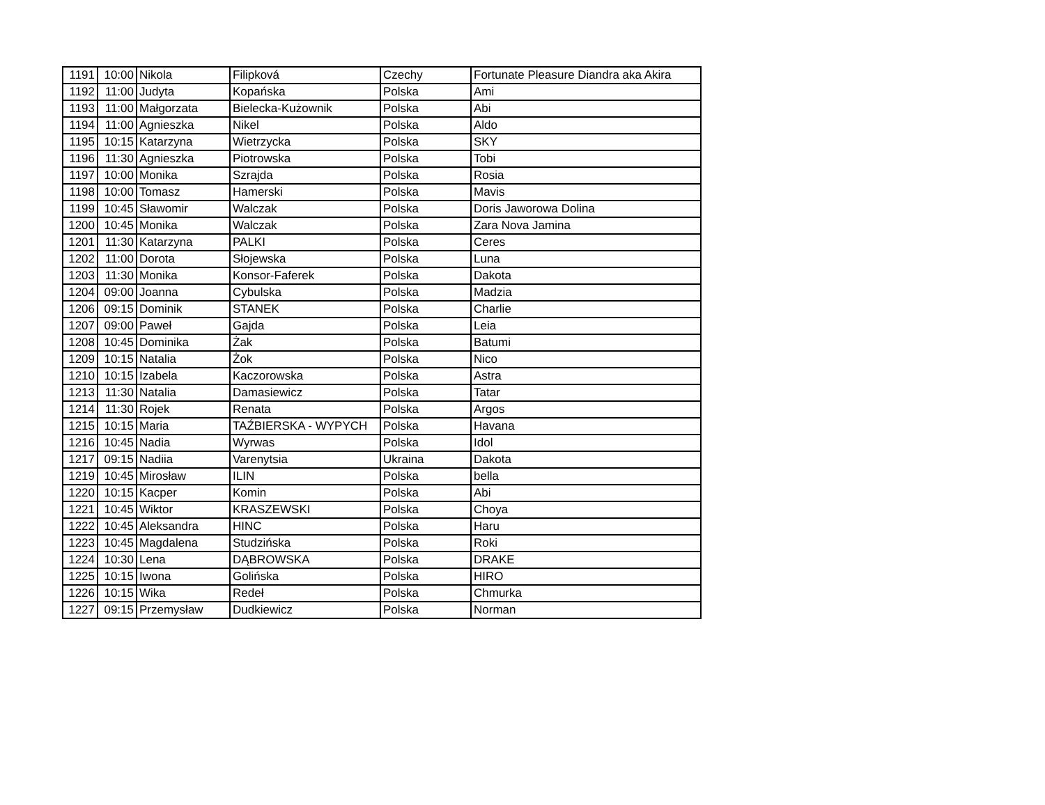| 1191 | 10:00 | Nikola | Filipková | Czechy | Fortunate Pleasure Diandra aka Akira |
| 1192 | 11:00 | Judyta | Kopańska | Polska | Ami |
| 1193 | 11:00 | Małgorzata | Bielecka-Kużownik | Polska | Abi |
| 1194 | 11:00 | Agnieszka | Nikel | Polska | Aldo |
| 1195 | 10:15 | Katarzyna | Wietrzycka | Polska | SKY |
| 1196 | 11:30 | Agnieszka | Piotrowska | Polska | Tobi |
| 1197 | 10:00 | Monika | Szrajda | Polska | Rosia |
| 1198 | 10:00 | Tomasz | Hamerski | Polska | Mavis |
| 1199 | 10:45 | Sławomir | Walczak | Polska | Doris Jaworowa Dolina |
| 1200 | 10:45 | Monika | Walczak | Polska | Zara Nova Jamina |
| 1201 | 11:30 | Katarzyna | PALKI | Polska | Ceres |
| 1202 | 11:00 | Dorota | Słojewska | Polska | Luna |
| 1203 | 11:30 | Monika | Konsor-Faferek | Polska | Dakota |
| 1204 | 09:00 | Joanna | Cybulska | Polska | Madzia |
| 1206 | 09:15 | Dominik | STANEK | Polska | Charlie |
| 1207 | 09:00 | Paweł | Gajda | Polska | Leia |
| 1208 | 10:45 | Dominika | Żak | Polska | Batumi |
| 1209 | 10:15 | Natalia | Żok | Polska | Nico |
| 1210 | 10:15 | Izabela | Kaczorowska | Polska | Astra |
| 1213 | 11:30 | Natalia | Damasiewicz | Polska | Tatar |
| 1214 | 11:30 | Rojek | Renata | Polska | Argos |
| 1215 | 10:15 | Maria | TAŹBIERSKA - WYPYCH | Polska | Havana |
| 1216 | 10:45 | Nadia | Wyrwas | Polska | Idol |
| 1217 | 09:15 | Nadiia | Varenytsia | Ukraina | Dakota |
| 1219 | 10:45 | Mirosław | ILIN | Polska | bella |
| 1220 | 10:15 | Kacper | Komin | Polska | Abi |
| 1221 | 10:45 | Wiktor | KRASZEWSKI | Polska | Choya |
| 1222 | 10:45 | Aleksandra | HINC | Polska | Haru |
| 1223 | 10:45 | Magdalena | Studzińska | Polska | Roki |
| 1224 | 10:30 | Lena | DĄBROWSKA | Polska | DRAKE |
| 1225 | 10:15 | Iwona | Golińska | Polska | HIRO |
| 1226 | 10:15 | Wika | Redeł | Polska | Chmurka |
| 1227 | 09:15 | Przemysław | Dudkiewicz | Polska | Norman |